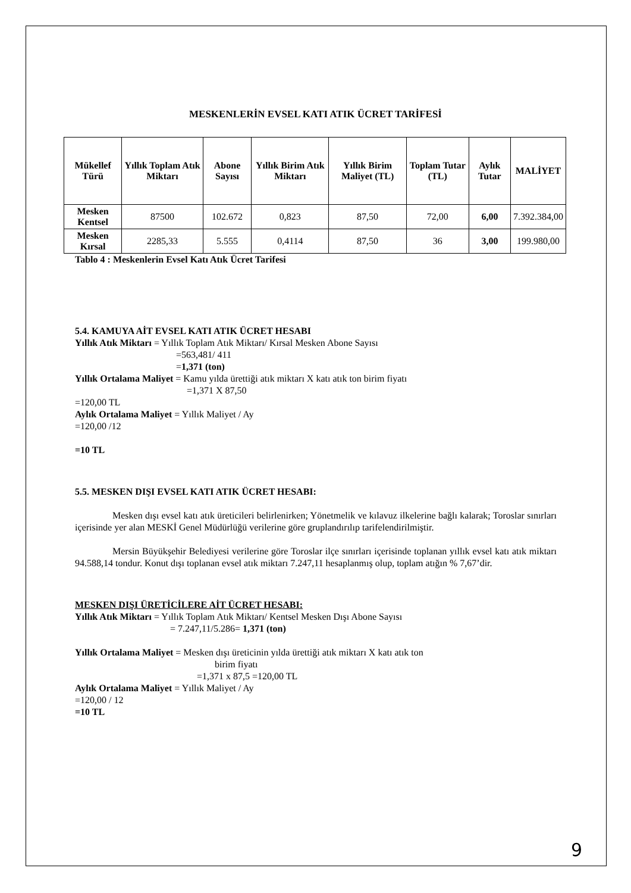MESKENLERİN EVSEL KATI ATIK ÜCRET TARİFESİ
| Mükellef Türü | Yıllık Toplam Atık Miktarı | Abone Sayısı | Yıllık Birim Atık Miktarı | Yıllık Birim Maliyet (TL) | Toplam Tutar (TL) | Aylık Tutar | MALİYET |
| --- | --- | --- | --- | --- | --- | --- | --- |
| Mesken Kentsel | 87500 | 102.672 | 0,823 | 87,50 | 72,00 | 6,00 | 7.392.384,00 |
| Mesken Kırsal | 2285,33 | 5.555 | 0,4114 | 87,50 | 36 | 3,00 | 199.980,00 |
Tablo 4 : Meskenlerin Evsel Katı Atık Ücret Tarifesi
5.4. KAMUYA AİT EVSEL KATI ATIK ÜCRET HESABI
Yıllık Atık Miktarı = Yıllık Toplam Atık Miktarı/ Kırsal Mesken Abone Sayısı
=563,481/ 411
=1,371 (ton)
Yıllık Ortalama Maliyet = Kamu yılda ürettiği atık miktarı X katı atık ton birim fiyatı
=1,371 X 87,50
=120,00 TL
Aylık Ortalama Maliyet = Yıllık Maliyet / Ay
=120,00 /12
=10 TL
5.5. MESKEN DIŞI EVSEL KATI ATIK ÜCRET HESABI:
Mesken dışı evsel katı atık üreticileri belirlenirken; Yönetmelik ve kılavuz ilkelerine bağlı kalarak; Toroslar sınırları içerisinde yer alan MESKİ Genel Müdürlüğü verilerine göre gruplandırılıp tarifelendirilmiştir.
Mersin Büyükşehir Belediyesi verilerine göre Toroslar ilçe sınırları içerisinde toplanan yıllık evsel katı atık miktarı 94.588,14 tondur. Konut dışı toplanan evsel atık miktarı 7.247,11 hesaplanmış olup, toplam atığın % 7,67’dir.
MESKEN DIŞI ÜRETİCİLERE AİT ÜCRET HESABI:
Yıllık Atık Miktarı = Yıllık Toplam Atık Miktarı/ Kentsel Mesken Dışı Abone Sayısı
= 7.247,11/5.286= 1,371 (ton)
Yıllık Ortalama Maliyet = Mesken dışı üreticinin yılda ürettiği atık miktarı X katı atık ton
birim fiyatı
=1,371 x 87,5 =120,00 TL
Aylık Ortalama Maliyet = Yıllık Maliyet / Ay
=120,00 / 12
=10 TL
9